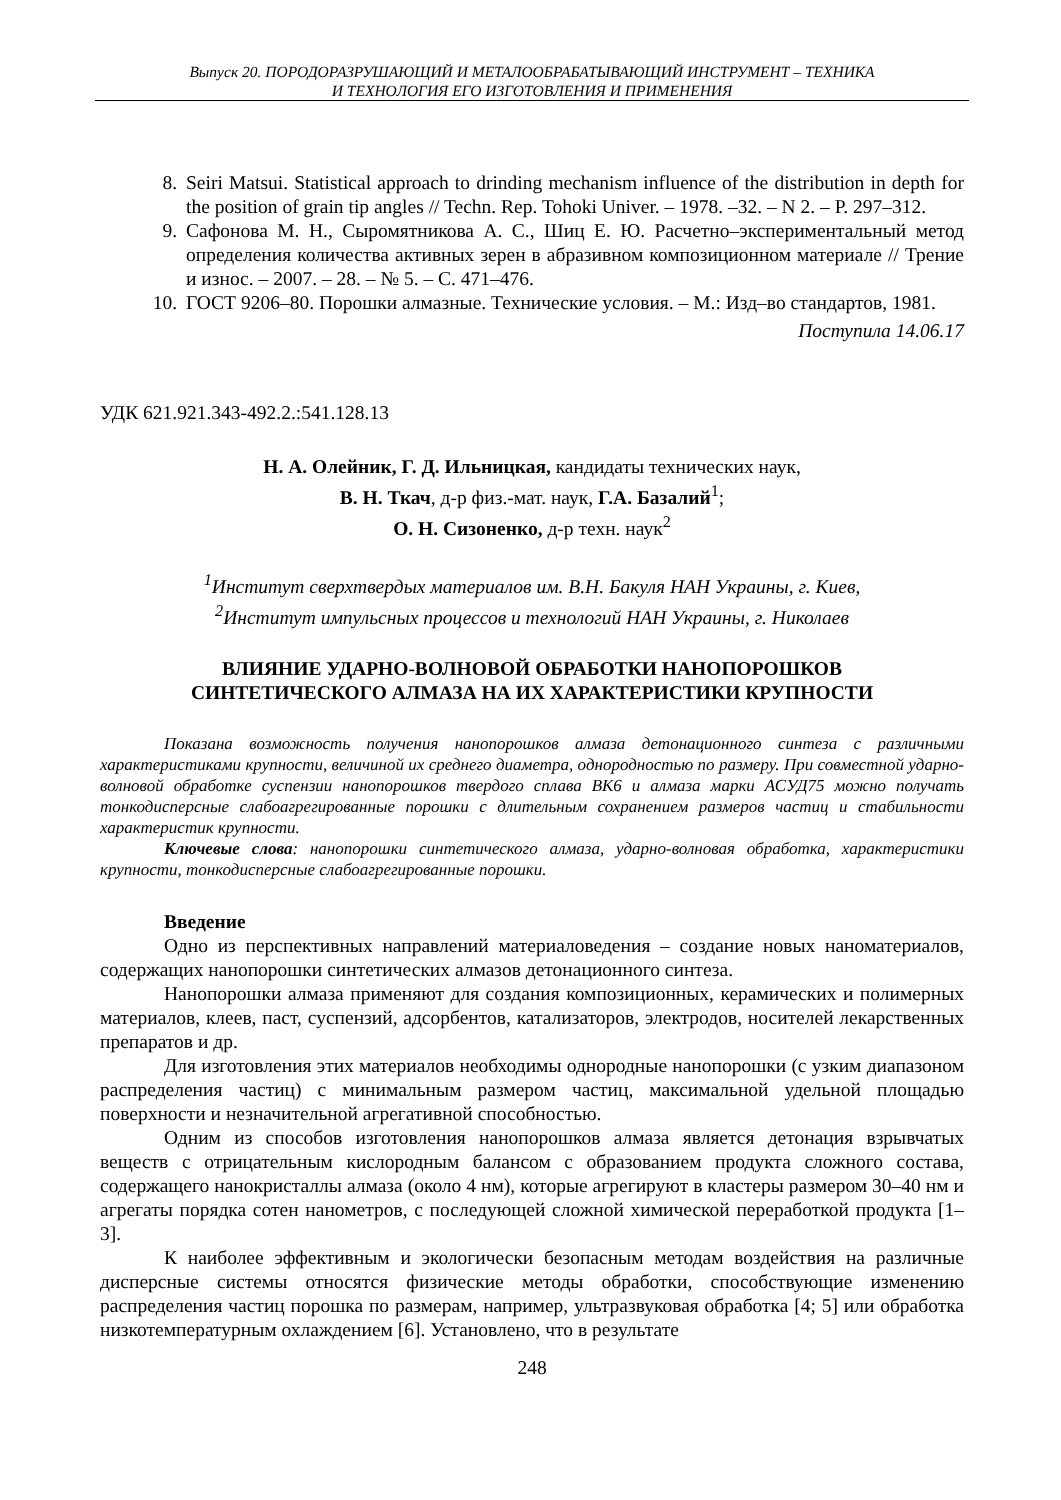Выпуск 20. ПОРОДОРАЗРУШАЮЩИЙ И МЕТАЛООБРАБАТЫВАЮЩИЙ ИНСТРУМЕНТ – ТЕХНИКА
И ТЕХНОЛОГИЯ ЕГО ИЗГОТОВЛЕНИЯ И ПРИМЕНЕНИЯ
8. Seiri Matsui. Statistical approach to drinding mechanism influence of the distribution in depth for the position of grain tip angles // Techn. Rep. Tohoki Univer. – 1978. –32. – N 2. – P. 297–312.
9. Сафонова М. Н., Сыромятникова А. С., Шиц Е. Ю. Расчетно–экспериментальный метод определения количества активных зерен в абразивном композиционном материале // Трение и износ. – 2007. – 28. – № 5. – С. 471–476.
10. ГОСТ 9206–80. Порошки алмазные. Технические условия. – М.: Изд–во стандартов, 1981.
Поступила 14.06.17
УДК 621.921.343-492.2.:541.128.13
Н. А. Олейник, Г. Д. Ильницкая, кандидаты технических наук,
В. Н. Ткач, д-р физ.-мат. наук, Г.А. Базалий<sup>1</sup>;
О. Н. Сизоненко, д-р техн. наук<sup>2</sup>
<sup>1</sup> Институт сверхтвердых материалов им. В.Н. Бакуля НАН Украины, г. Киев,
<sup>2</sup> Институт импульсных процессов и технологий НАН Украины, г. Николаев
ВЛИЯНИЕ УДАРНО-ВОЛНОВОЙ ОБРАБОТКИ НАНОПОРОШКОВ
СИНТЕТИЧЕСКОГО АЛМАЗА НА ИХ ХАРАКТЕРИСТИКИ КРУПНОСТИ
Показана возможность получения нанопорошков алмаза детонационного синтеза с различными характеристиками крупности, величиной их среднего диаметра, однородностью по размеру. При совместной ударно-волновой обработке суспензии нанопорошков твердого сплава ВК6 и алмаза марки АСУД75 можно получать тонкодисперсные слабоагрегированные порошки с длительным сохранением размеров частиц и стабильности характеристик крупности.
Ключевые слова: нанопорошки синтетического алмаза, ударно-волновая обработка, характеристики крупности, тонкодисперсные слабоагрегированные порошки.
Введение
Одно из перспективных направлений материаловедения – создание новых наноматериалов, содержащих нанопорошки синтетических алмазов детонационного синтеза.
Нанопорошки алмаза применяют для создания композиционных, керамических и полимерных материалов, клеев, паст, суспензий, адсорбентов, катализаторов, электродов, носителей лекарственных препаратов и др.
Для изготовления этих материалов необходимы однородные нанопорошки (с узким диапазоном распределения частиц) с минимальным размером частиц, максимальной удельной площадью поверхности и незначительной агрегативной способностью.
Одним из способов изготовления нанопорошков алмаза является детонация взрывчатых веществ с отрицательным кислородным балансом с образованием продукта сложного состава, содержащего нанокристаллы алмаза (около 4 нм), которые агрегируют в кластеры размером 30–40 нм и агрегаты порядка сотен нанометров, с последующей сложной химической переработкой продукта [1–3].
К наиболее эффективным и экологически безопасным методам воздействия на различные дисперсные системы относятся физические методы обработки, способствующие изменению распределения частиц порошка по размерам, например, ультразвуковая обработка [4; 5] или обработка низкотемпературным охлаждением [6]. Установлено, что в результате
248